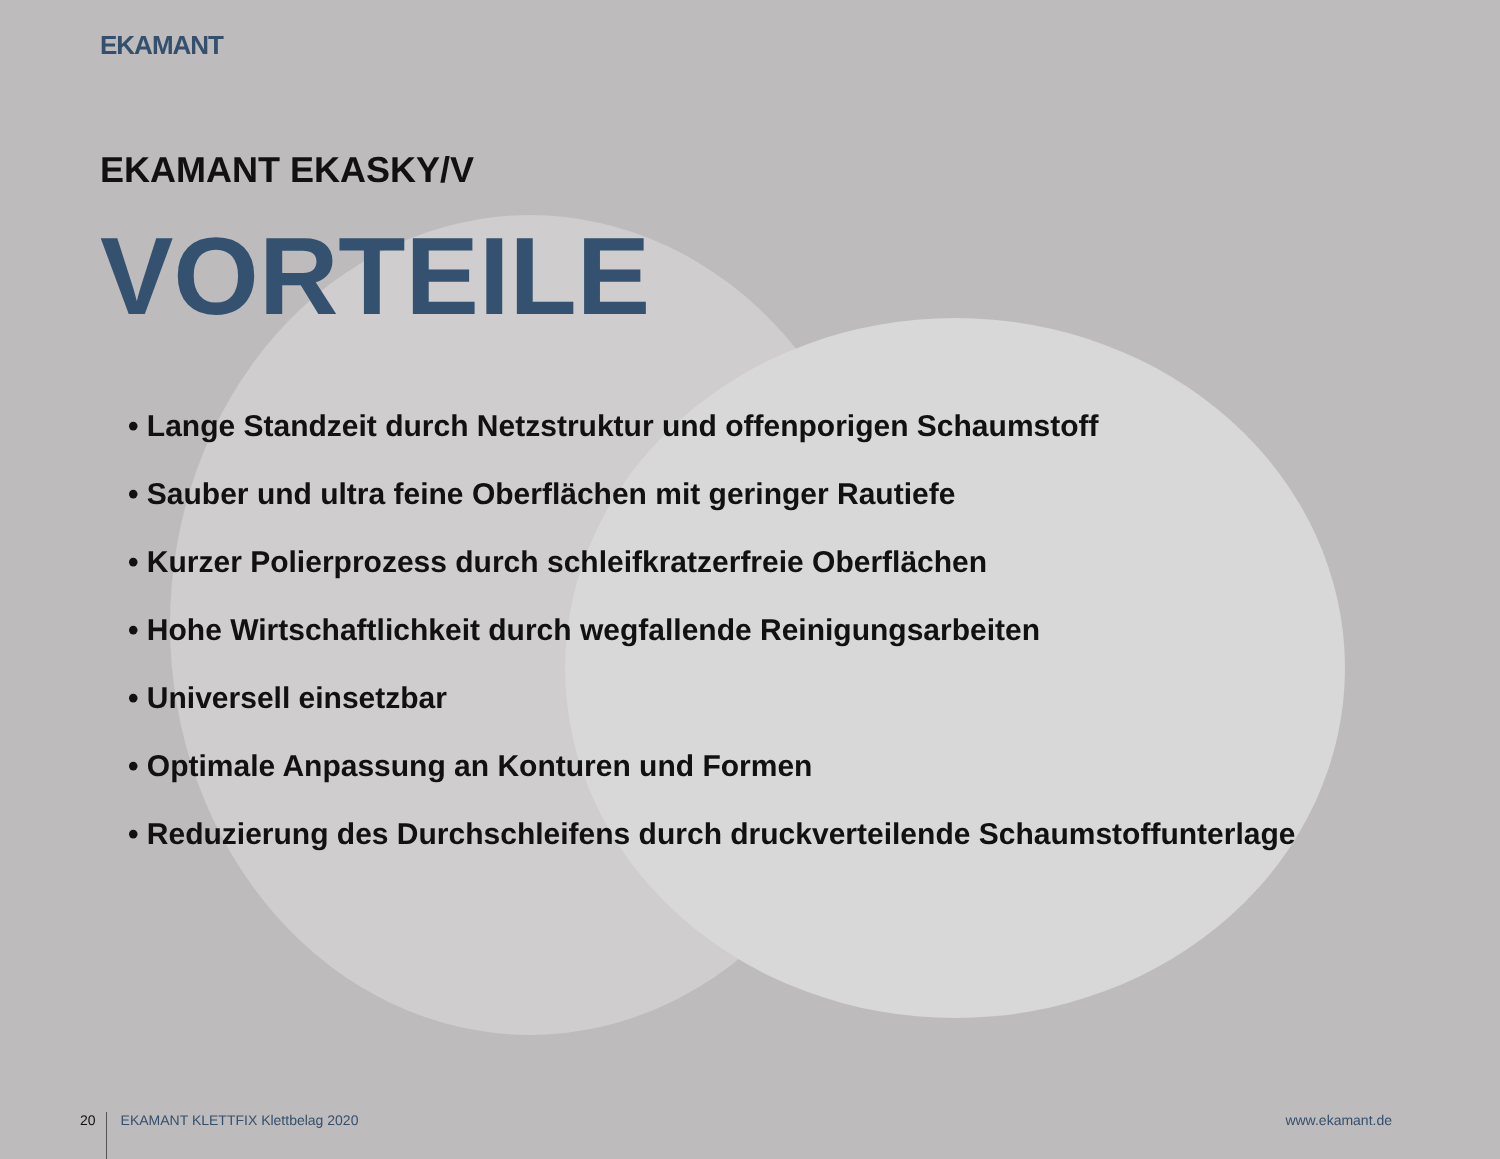EKAMANT
EKAMANT EKASKY/V
VORTEILE
• Lange Standzeit durch Netzstruktur und offenporigen Schaumstoff
• Sauber und ultra feine Oberflächen mit geringer Rautiefe
• Kurzer Polierprozess durch schleifkratzerfreie Oberflächen
• Hohe Wirtschaftlichkeit durch wegfallende Reinigungsarbeiten
• Universell einsetzbar
• Optimale Anpassung an Konturen und Formen
• Reduzierung des Durchschleifens durch druckverteilende Schaumstoffunterlage
20 EKAMANT KLETTFIX Klettbelag 2020 www.ekamant.de